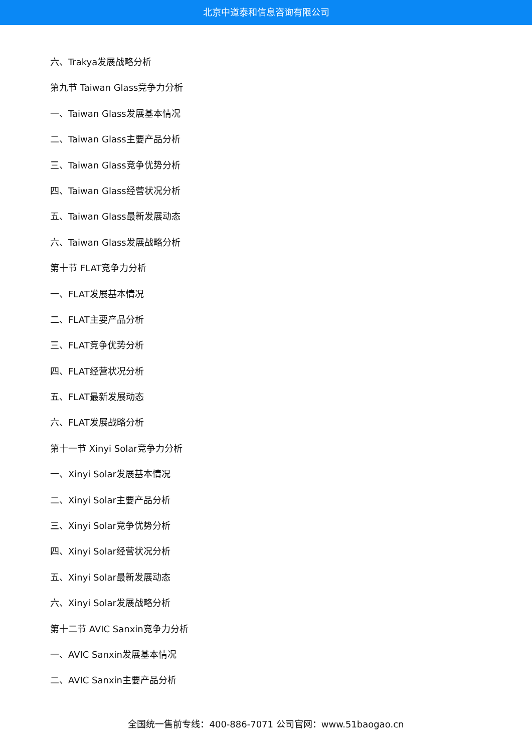北京中道泰和信息咨询有限公司
六、Trakya发展战略分析
第九节 Taiwan Glass竞争力分析
一、Taiwan Glass发展基本情况
二、Taiwan Glass主要产品分析
三、Taiwan Glass竞争优势分析
四、Taiwan Glass经营状况分析
五、Taiwan Glass最新发展动态
六、Taiwan Glass发展战略分析
第十节 FLAT竞争力分析
一、FLAT发展基本情况
二、FLAT主要产品分析
三、FLAT竞争优势分析
四、FLAT经营状况分析
五、FLAT最新发展动态
六、FLAT发展战略分析
第十一节 Xinyi Solar竞争力分析
一、Xinyi Solar发展基本情况
二、Xinyi Solar主要产品分析
三、Xinyi Solar竞争优势分析
四、Xinyi Solar经营状况分析
五、Xinyi Solar最新发展动态
六、Xinyi Solar发展战略分析
第十二节 AVIC Sanxin竞争力分析
一、AVIC Sanxin发展基本情况
二、AVIC Sanxin主要产品分析
全国统一售前专线：400-886-7071 公司官网：www.51baogao.cn